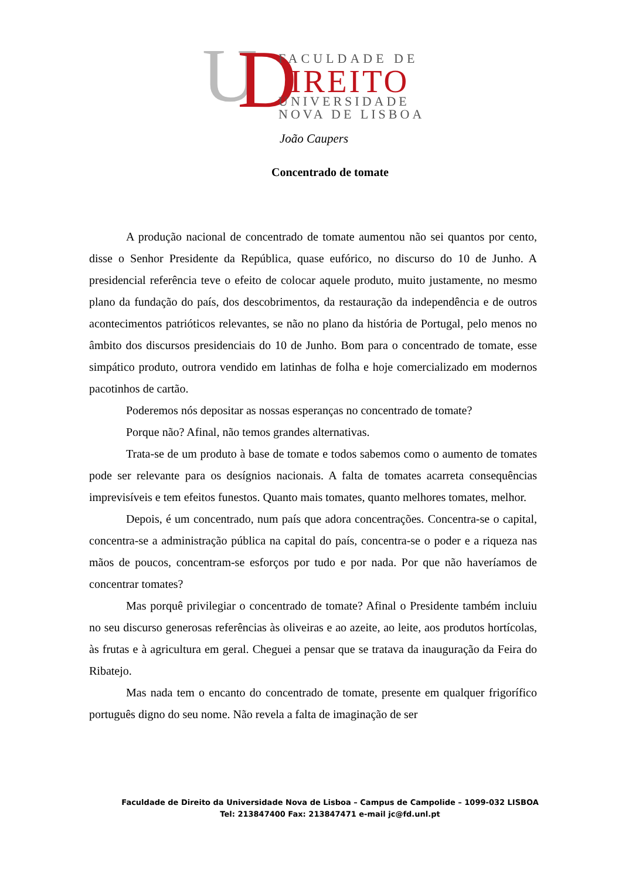U
D
FACULDADE DE
IREITO
UNIVERSIDADE
NOVA DE LISBOA
João Caupers
Concentrado de tomate
A produção nacional de concentrado de tomate aumentou não sei quantos por cento, disse o Senhor Presidente da República, quase eufórico, no discurso do 10 de Junho. A presidencial referência teve o efeito de colocar aquele produto, muito justamente, no mesmo plano da fundação do país, dos descobrimentos, da restauração da independência e de outros acontecimentos patrióticos relevantes, se não no plano da história de Portugal, pelo menos no âmbito dos discursos presidenciais do 10 de Junho. Bom para o concentrado de tomate, esse simpático produto, outrora vendido em latinhas de folha e hoje comercializado em modernos pacotinhos de cartão.
Poderemos nós depositar as nossas esperanças no concentrado de tomate?
Porque não? Afinal, não temos grandes alternativas.
Trata-se de um produto à base de tomate e todos sabemos como o aumento de tomates pode ser relevante para os desígnios nacionais. A falta de tomates acarreta consequências imprevisíveis e tem efeitos funestos. Quanto mais tomates, quanto melhores tomates, melhor.
Depois, é um concentrado, num país que adora concentrações. Concentra-se o capital, concentra-se a administração pública na capital do país, concentra-se o poder e a riqueza nas mãos de poucos, concentram-se esforços por tudo e por nada. Por que não haveríamos de concentrar tomates?
Mas porquê privilegiar o concentrado de tomate? Afinal o Presidente também incluiu no seu discurso generosas referências às oliveiras e ao azeite, ao leite, aos produtos hortícolas, às frutas e à agricultura em geral. Cheguei a pensar que se tratava da inauguração da Feira do Ribatejo.
Mas nada tem o encanto do concentrado de tomate, presente em qualquer frigorífico português digno do seu nome. Não revela a falta de imaginação de ser
Faculdade de Direito da Universidade Nova de Lisboa – Campus de Campolide – 1099-032 LISBOA
Tel: 213847400 Fax: 213847471 e-mail jc@fd.unl.pt